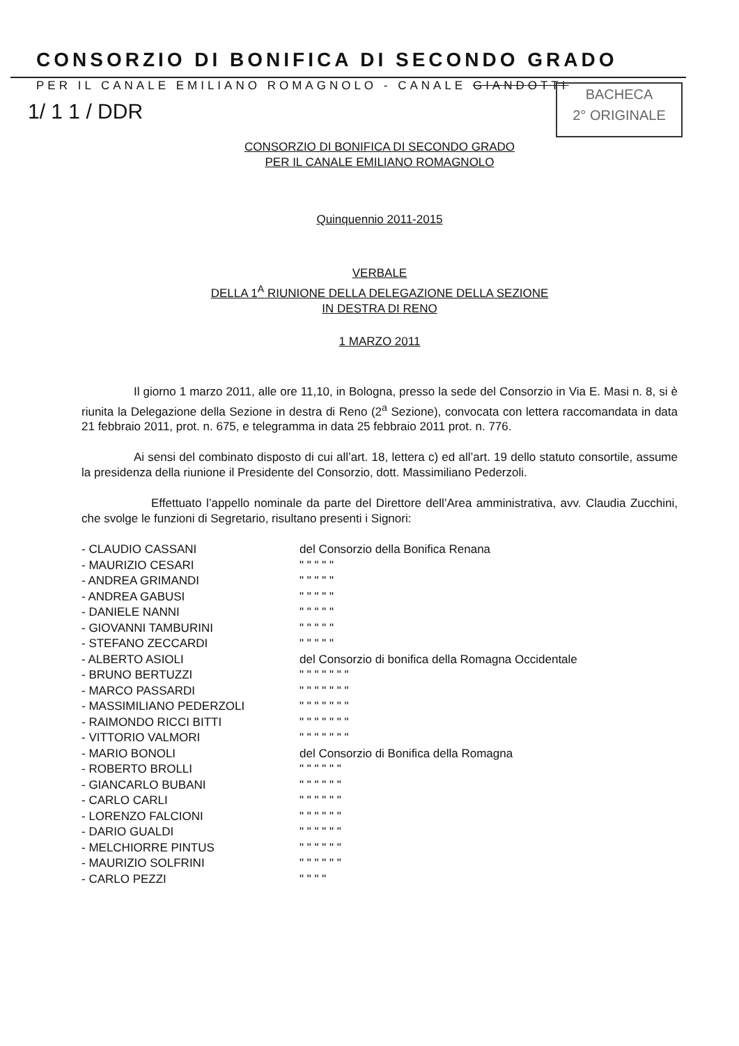CONSORZIO DI BONIFICA DI SECONDO GRADO
PER IL CANALE EMILIANO ROMAGNOLO - CANALE GIANDOTTI
1/ 1 1 / DDR
BACHECA
2° ORIGINALE
CONSORZIO DI BONIFICA DI SECONDO GRADO
PER IL CANALE EMILIANO ROMAGNOLO
Quinquennio 2011-2015
VERBALE
DELLA 1<sup>A</sup> RIUNIONE DELLA DELEGAZIONE DELLA SEZIONE
IN DESTRA DI RENO
1 MARZO 2011
Il giorno 1 marzo 2011, alle ore 11,10, in Bologna, presso la sede del Consorzio in Via E. Masi n. 8, si è riunita la Delegazione della Sezione in destra di Reno (2<sup>a</sup> Sezione), convocata con lettera raccomandata in data 21 febbraio 2011, prot. n. 675, e telegramma in data 25 febbraio 2011 prot. n. 776.
Ai sensi del combinato disposto di cui all’art. 18, lettera c) ed all’art. 19 dello statuto consortile, assume la presidenza della riunione il Presidente del Consorzio, dott. Massimiliano Pederzoli.
Effettuato l’appello nominale da parte del Direttore dell’Area amministrativa, avv. Claudia Zucchini, che svolge le funzioni di Segretario, risultano presenti i Signori:
- CLAUDIO CASSANI
del Consorzio della Bonifica Renana
- MAURIZIO CESARI
" " " " "
- ANDREA GRIMANDI
" " " " "
- ANDREA GABUSI
" " " " "
- DANIELE NANNI
" " " " "
- GIOVANNI TAMBURINI
" " " " "
- STEFANO ZECCARDI
" " " " "
- ALBERTO ASIOLI
del Consorzio di bonifica della Romagna Occidentale
- BRUNO BERTUZZI
" " " " " " "
- MARCO PASSARDI
" " " " " " "
- MASSIMILIANO PEDERZOLI
" " " " " " "
- RAIMONDO RICCI BITTI
" " " " " " "
- VITTORIO VALMORI
" " " " " " "
- MARIO BONOLI
del Consorzio di Bonifica della Romagna
- ROBERTO BROLLI
" " " " " "
- GIANCARLO BUBANI
" " " " " "
- CARLO CARLI
" " " " " "
- LORENZO FALCIONI
" " " " " "
- DARIO GUALDI
" " " " " "
- MELCHIORRE PINTUS
" " " " " "
- MAURIZIO SOLFRINI
" " " " " "
- CARLO PEZZI
" " " "